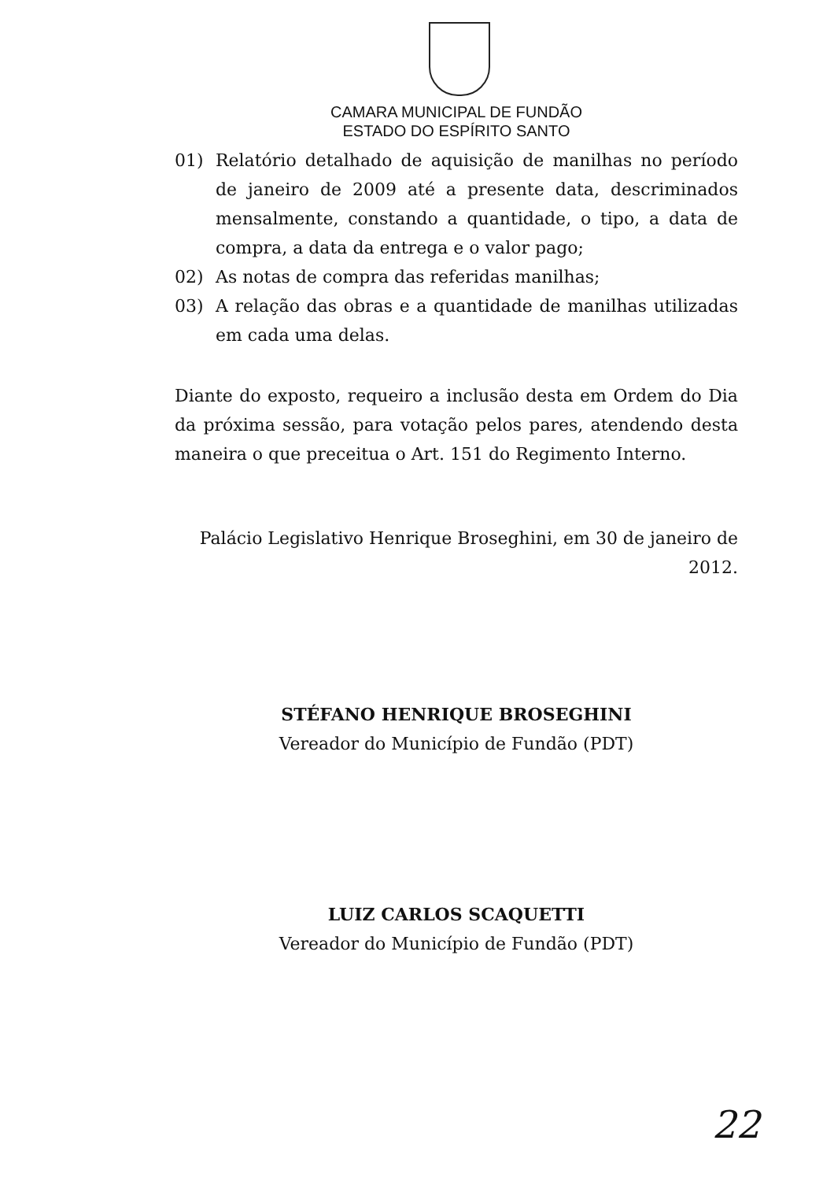CAMARA MUNICIPAL DE FUNDÃO
ESTADO DO ESPÍRITO SANTO
01) Relatório detalhado de aquisição de manilhas no período de janeiro de 2009 até a presente data, descriminados mensalmente, constando a quantidade, o tipo, a data de compra, a data da entrega e o valor pago;
02) As notas de compra das referidas manilhas;
03) A relação das obras e a quantidade de manilhas utilizadas em cada uma delas.
Diante do exposto, requeiro a inclusão desta em Ordem do Dia da próxima sessão, para votação pelos pares, atendendo desta maneira o que preceitua o Art. 151 do Regimento Interno.
Palácio Legislativo Henrique Broseghini, em 30 de janeiro de 2012.
STÉFANO HENRIQUE BROSEGHINI
Vereador do Município de Fundão (PDT)
LUIZ CARLOS SCAQUETTI
Vereador do Município de Fundão (PDT)
22